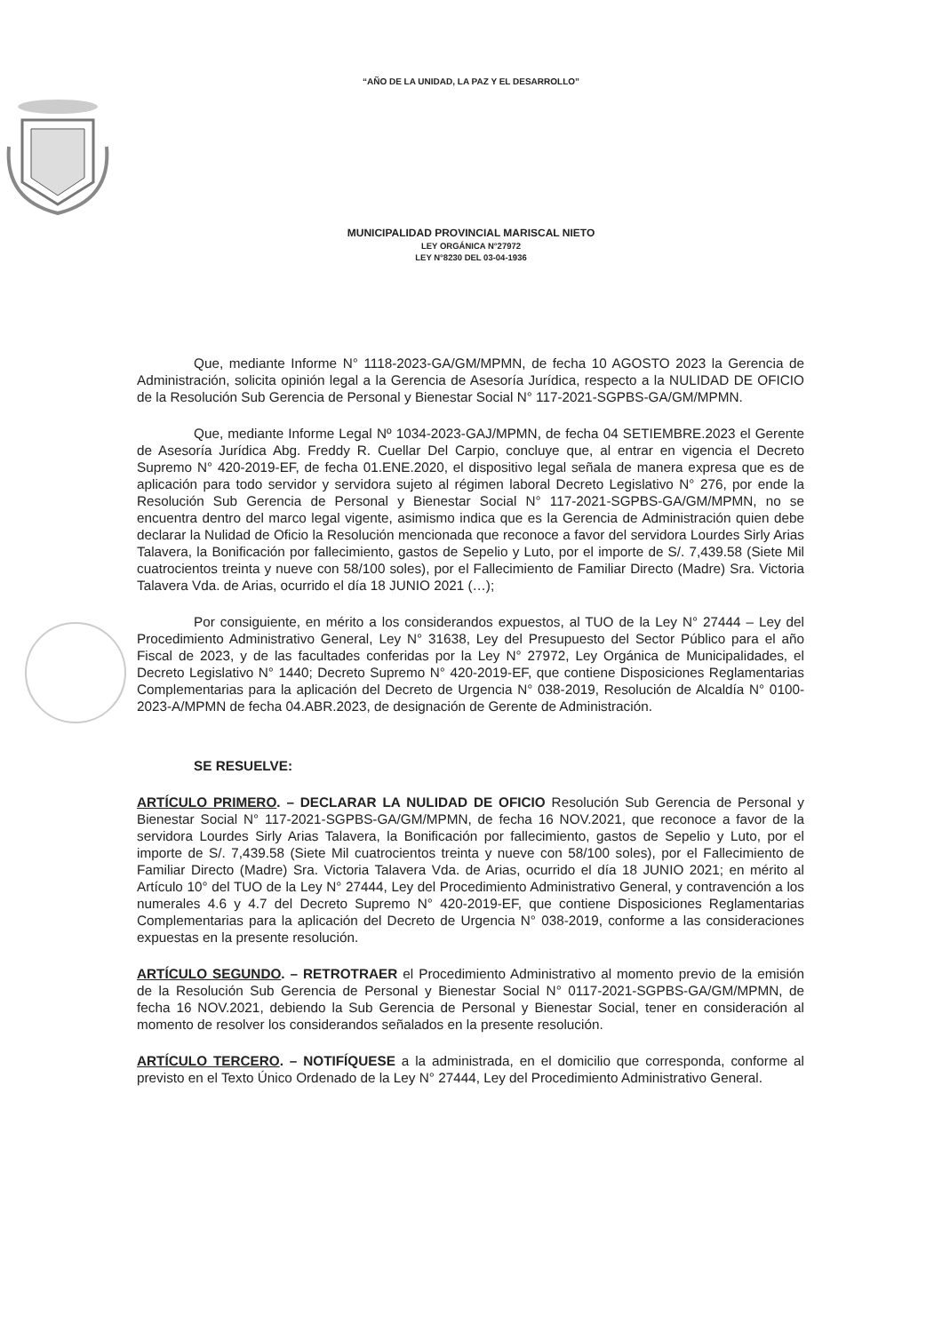“AÑO DE LA UNIDAD, LA PAZ Y EL DESARROLLO”
MUNICIPALIDAD PROVINCIAL MARISCAL NIETO
LEY ORGÁNICA N°27972
LEY N°8230 DEL 03-04-1936
Que, mediante Informe N° 1118-2023-GA/GM/MPMN, de fecha 10 AGOSTO 2023 la Gerencia de Administración, solicita opinión legal a la Gerencia de Asesoría Jurídica, respecto a la NULIDAD DE OFICIO de la Resolución Sub Gerencia de Personal y Bienestar Social N° 117-2021-SGPBS-GA/GM/MPMN.
Que, mediante Informe Legal Nº 1034-2023-GAJ/MPMN, de fecha 04 SETIEMBRE.2023 el Gerente de Asesoría Jurídica Abg. Freddy R. Cuellar Del Carpio, concluye que, al entrar en vigencia el Decreto Supremo N° 420-2019-EF, de fecha 01.ENE.2020, el dispositivo legal señala de manera expresa que es de aplicación para todo servidor y servidora sujeto al régimen laboral Decreto Legislativo N° 276, por ende la Resolución Sub Gerencia de Personal y Bienestar Social N° 117-2021-SGPBS-GA/GM/MPMN, no se encuentra dentro del marco legal vigente, asimismo indica que es la Gerencia de Administración quien debe declarar la Nulidad de Oficio la Resolución mencionada que reconoce a favor del servidora Lourdes Sirly Arias Talavera, la Bonificación por fallecimiento, gastos de Sepelio y Luto, por el importe de S/. 7,439.58 (Siete Mil cuatrocientos treinta y nueve con 58/100 soles), por el Fallecimiento de Familiar Directo (Madre) Sra. Victoria Talavera Vda. de Arias, ocurrido el día 18 JUNIO 2021 (…);
Por consiguiente, en mérito a los considerandos expuestos, al TUO de la Ley N° 27444 – Ley del Procedimiento Administrativo General, Ley N° 31638, Ley del Presupuesto del Sector Público para el año Fiscal de 2023, y de las facultades conferidas por la Ley N° 27972, Ley Orgánica de Municipalidades, el Decreto Legislativo N° 1440; Decreto Supremo N° 420-2019-EF, que contiene Disposiciones Reglamentarias Complementarias para la aplicación del Decreto de Urgencia N° 038-2019, Resolución de Alcaldía N° 0100-2023-A/MPMN de fecha 04.ABR.2023, de designación de Gerente de Administración.
SE RESUELVE:
ARTÍCULO PRIMERO. – DECLARAR LA NULIDAD DE OFICIO Resolución Sub Gerencia de Personal y Bienestar Social N° 117-2021-SGPBS-GA/GM/MPMN, de fecha 16 NOV.2021, que reconoce a favor de la servidora Lourdes Sirly Arias Talavera, la Bonificación por fallecimiento, gastos de Sepelio y Luto, por el importe de S/. 7,439.58 (Siete Mil cuatrocientos treinta y nueve con 58/100 soles), por el Fallecimiento de Familiar Directo (Madre) Sra. Victoria Talavera Vda. de Arias, ocurrido el día 18 JUNIO 2021; en mérito al Artículo 10° del TUO de la Ley N° 27444, Ley del Procedimiento Administrativo General, y contravención a los numerales 4.6 y 4.7 del Decreto Supremo N° 420-2019-EF, que contiene Disposiciones Reglamentarias Complementarias para la aplicación del Decreto de Urgencia N° 038-2019, conforme a las consideraciones expuestas en la presente resolución.
ARTÍCULO SEGUNDO. – RETROTRAER el Procedimiento Administrativo al momento previo de la emisión de la Resolución Sub Gerencia de Personal y Bienestar Social N° 0117-2021-SGPBS-GA/GM/MPMN, de fecha 16 NOV.2021, debiendo la Sub Gerencia de Personal y Bienestar Social, tener en consideración al momento de resolver los considerandos señalados en la presente resolución.
ARTÍCULO TERCERO. – NOTIFÍQUESE a la administrada, en el domicilio que corresponda, conforme al previsto en el Texto Único Ordenado de la Ley N° 27444, Ley del Procedimiento Administrativo General.